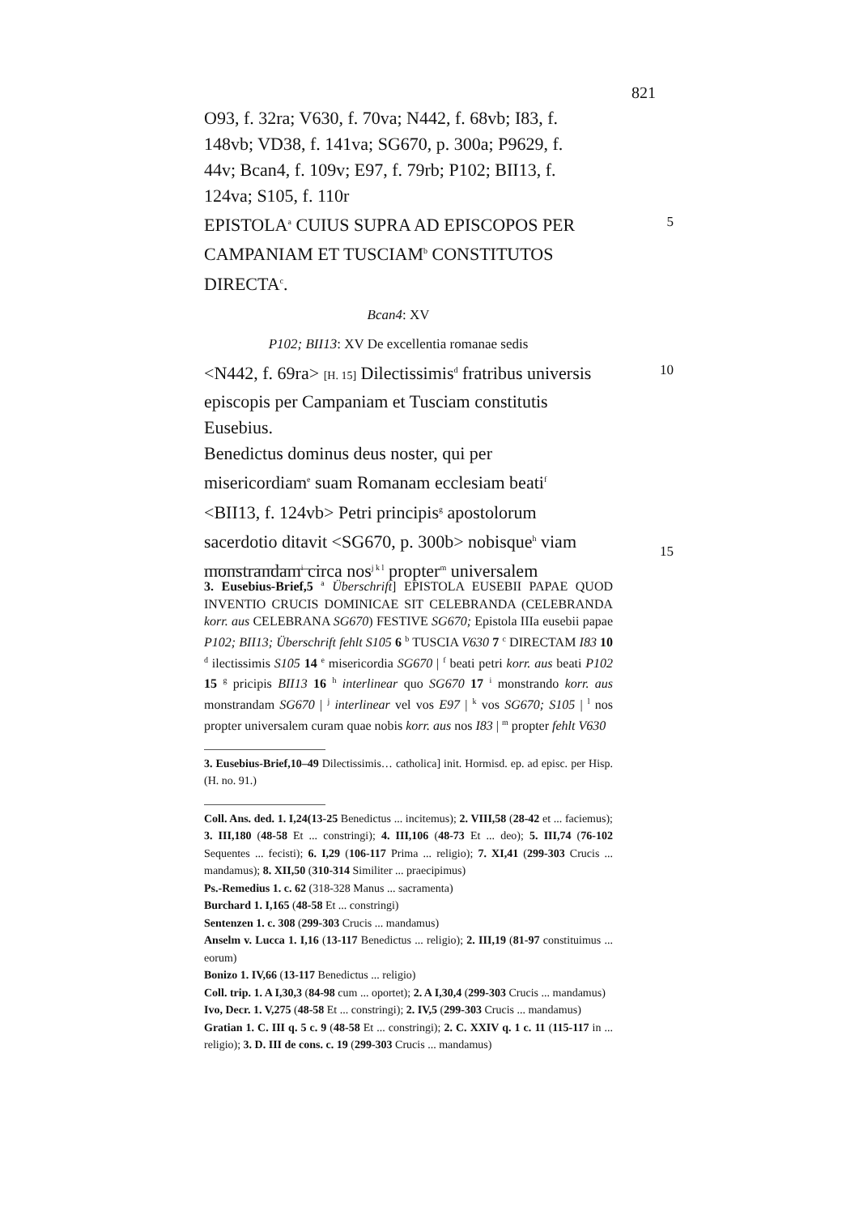821
O93, f. 32ra; V630, f. 70va; N442, f. 68vb; I83, f. 148vb; VD38, f. 141va; SG670, p. 300a; P9629, f. 44v; Bcan4, f. 109v; E97, f. 79rb; P102; BII13, f. 124va; S105, f. 110r
EPISTOLA<sup>a</sup> CUIUS SUPRA AD EPISCOPOS PER CAMPANIAM ET TUSCIAM<sup>b</sup> CONSTITUTOS DIRECTA<sup>c</sup>.
5
Bcan4: XV
P102; BII13: XV De excellentia romanae sedis
<N442, f. 69ra> [H. 15] Dilectissimis<sup>d</sup> fratribus universis episcopis per Campaniam et Tusciam constitutis Eusebius.
Benedictus dominus deus noster, qui per misericordiam<sup>e</sup> suam Romanam ecclesiam beati<sup>f</sup> <BII13, f. 124vb> Petri principis<sup>g</sup> apostolorum sacerdotio ditavit <SG670, p. 300b> nobisque<sup>h</sup> viam monstrandam<sup>i</sup> circa nos<sup>j k l</sup> propter<sup>m</sup> universalem
10
15
3. Eusebius-Brief,5 <sup>a</sup> Überschrift] EPISTOLA EUSEBII PAPAE QUOD INVENTIO CRUCIS DOMINICAE SIT CELEBRANDA (CELEBRANDA korr. aus CELEBRANA SG670) FESTIVE SG670; Epistola IIIa eusebii papae P102; BII13; Überschrift fehlt S105 6 <sup>b</sup> TUSCIA V630 7 <sup>c</sup> DIRECTAM I83 10 <sup>d</sup> ilectissimis S105 14 <sup>e</sup> misericordia SG670 | <sup>f</sup> beati petri korr. aus beati P102 15 <sup>g</sup> pricipis BII13 16 <sup>h</sup> interlinear quo SG670 17 <sup>i</sup> monstrando korr. aus monstrandam SG670 | <sup>j</sup> interlinear vel vos E97 | <sup>k</sup> vos SG670; S105 | <sup>l</sup> nos propter universalem curam quae nobis korr. aus nos I83 | <sup>m</sup> propter fehlt V630
3. Eusebius-Brief,10–49 Dilectissimis… catholica] init. Hormisd. ep. ad episc. per Hisp. (H. no. 91.)
Coll. Ans. ded. 1. I,24(13-25 Benedictus ... incitemus); 2. VIII,58 (28-42 et ... faciemus); 3. III,180 (48-58 Et ... constringi); 4. III,106 (48-73 Et ... deo); 5. III,74 (76-102 Sequentes ... fecisti); 6. I,29 (106-117 Prima ... religio); 7. XI,41 (299-303 Crucis ... mandamus); 8. XII,50 (310-314 Similiter ... praecipimus)
Ps.-Remedius 1. c. 62 (318-328 Manus ... sacramenta)
Burchard 1. I,165 (48-58 Et ... constringi)
Sentenzen 1. c. 308 (299-303 Crucis ... mandamus)
Anselm v. Lucca 1. I,16 (13-117 Benedictus ... religio); 2. III,19 (81-97 constituimus ... eorum)
Bonizo 1. IV,66 (13-117 Benedictus ... religio)
Coll. trip. 1. A I,30,3 (84-98 cum ... oportet); 2. A I,30,4 (299-303 Crucis ... mandamus)
Ivo, Decr. 1. V,275 (48-58 Et ... constringi); 2. IV,5 (299-303 Crucis ... mandamus)
Gratian 1. C. III q. 5 c. 9 (48-58 Et ... constringi); 2. C. XXIV q. 1 c. 11 (115-117 in ... religio); 3. D. III de cons. c. 19 (299-303 Crucis ... mandamus)